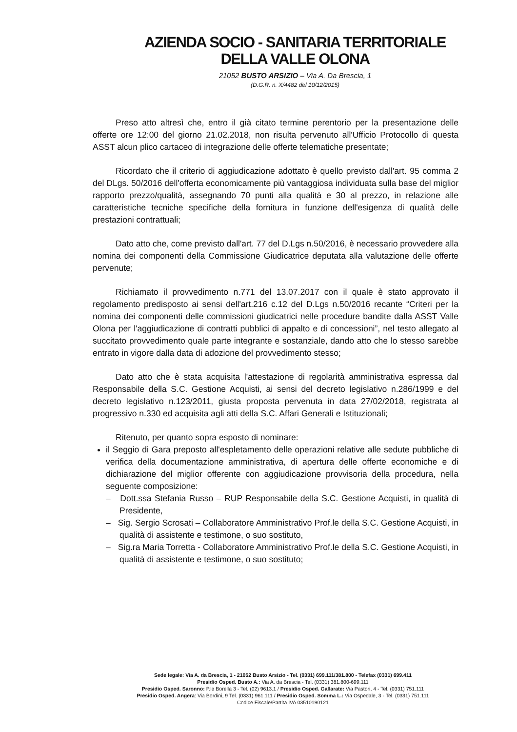AZIENDA SOCIO - SANITARIA TERRITORIALE
DELLA VALLE OLONA
21052 BUSTO ARSIZIO – Via A. Da Brescia, 1
(D.G.R. n. X/4482 del 10/12/2015)
Preso atto altresì che, entro il già citato termine perentorio per la presentazione delle offerte ore 12:00 del giorno 21.02.2018, non risulta pervenuto all'Ufficio Protocollo di questa ASST alcun plico cartaceo di integrazione delle offerte telematiche presentate;
Ricordato che il criterio di aggiudicazione adottato è quello previsto dall'art. 95 comma 2 del DLgs. 50/2016 dell'offerta economicamente più vantaggiosa individuata sulla base del miglior rapporto prezzo/qualità, assegnando 70 punti alla qualità e 30 al prezzo, in relazione alle caratteristiche tecniche specifiche della fornitura in funzione dell'esigenza di qualità delle prestazioni contrattuali;
Dato atto che, come previsto dall'art. 77 del D.Lgs n.50/2016, è necessario provvedere alla nomina dei componenti della Commissione Giudicatrice deputata alla valutazione delle offerte pervenute;
Richiamato il provvedimento n.771 del 13.07.2017 con il quale è stato approvato il regolamento predisposto ai sensi dell'art.216 c.12 del D.Lgs n.50/2016 recante “Criteri per la nomina dei componenti delle commissioni giudicatrici nelle procedure bandite dalla ASST Valle Olona per l'aggiudicazione di contratti pubblici di appalto e di concessioni”, nel testo allegato al succitato provvedimento quale parte integrante e sostanziale, dando atto che lo stesso sarebbe entrato in vigore dalla data di adozione del provvedimento stesso;
Dato atto che è stata acquisita l'attestazione di regolarità amministrativa espressa dal Responsabile della S.C. Gestione Acquisti, ai sensi del decreto legislativo n.286/1999 e del decreto legislativo n.123/2011, giusta proposta pervenuta in data 27/02/2018, registrata al progressivo n.330 ed acquisita agli atti della S.C. Affari Generali e Istituzionali;
Ritenuto, per quanto sopra esposto di nominare:
il Seggio di Gara preposto all'espletamento delle operazioni relative alle sedute pubbliche di verifica della documentazione amministrativa, di apertura delle offerte economiche e di dichiarazione del miglior offerente con aggiudicazione provvisoria della procedura, nella seguente composizione:
– Dott.ssa Stefania Russo – RUP Responsabile della S.C. Gestione Acquisti, in qualità di Presidente,
– Sig. Sergio Scrosati – Collaboratore Amministrativo Prof.le della S.C. Gestione Acquisti, in qualità di assistente e testimone, o suo sostituto,
– Sig.ra Maria Torretta - Collaboratore Amministrativo Prof.le della S.C. Gestione Acquisti, in qualità di assistente e testimone, o suo sostituto;
Sede legale: Via A. da Brescia, 1 - 21052 Busto Arsizio - Tel. (0331) 699.111/381.800 - Telefax (0331) 699.411
Presidio Osped. Busto A.: Via A. da Brescia - Tel. (0331) 381.800-699.111
Presidio Osped. Saronno: P.le Borella 3 - Tel. (02) 9613.1 / Presidio Osped. Gallarate: Via Pastori, 4 - Tel. (0331) 751.111
Presidio Osped. Angera: Via Bordini, 9 Tel. (0331) 961.111 / Presidio Osped. Somma L.: Via Ospedale, 3 - Tel. (0331) 751.111
Codice Fiscale/Partita IVA 03510190121